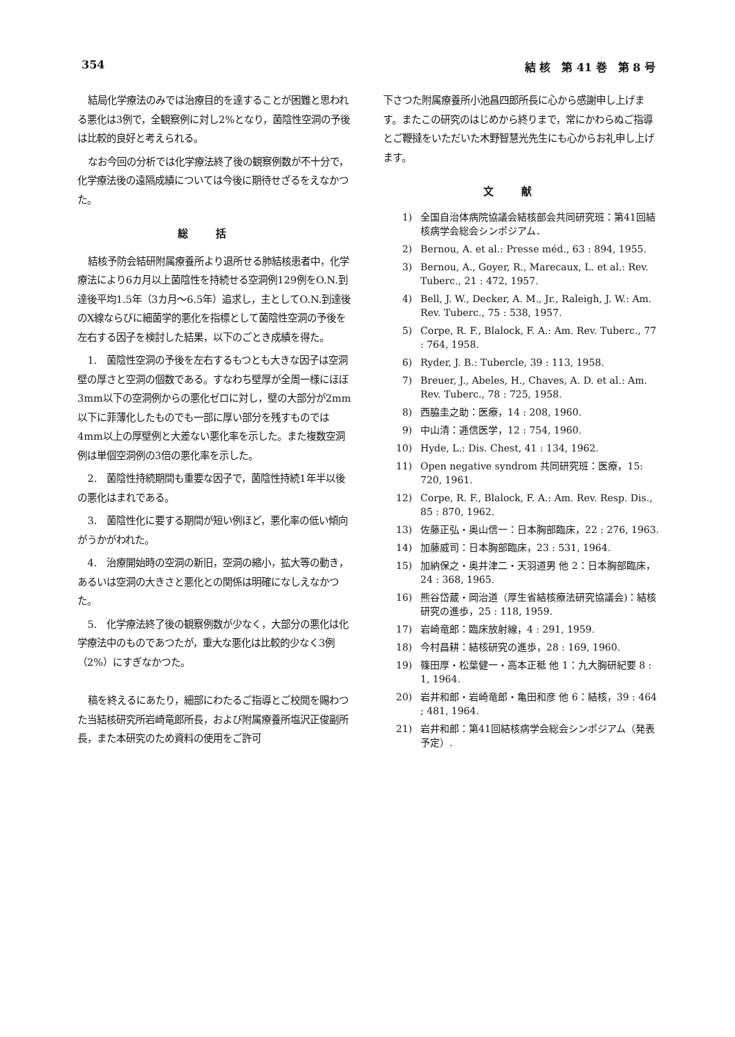354 結 核　第 41 巻　第 8 号
結局化学療法のみでは治療目的を達することが困難と思われる悪化は3例で，全観察例に対し2%となり，菌陰性空洞の予後は比較的良好と考えられる。
なお今回の分析では化学療法終了後の観察例数が不十分で，化学療法後の遠隔成績については今後に期待せざるをえなかつた。
総括
結核予防会結研附属療養所より退所せる肺結核患者中，化学療法により6カ月以上菌陰性を持続せる空洞例129例をO.N.到達後平均1.5年（3カ月～6.5年）追求し，主としてO.N.到達後のX線ならびに細菌学的悪化を指標として菌陰性空洞の予後を左右する因子を検討した結果，以下のごとき成績を得た。
1.　菌陰性空洞の予後を左右するもつとも大きな因子は空洞壁の厚さと空洞の個数である。すなわち壁厚が全周一様にほぼ3mm以下の空洞例からの悪化ゼロに対し，壁の大部分が2mm以下に菲薄化したものでも一部に厚い部分を残すものでは4mm以上の厚壁例と大差ない悪化率を示した。また複数空洞例は単個空洞例の3倍の悪化率を示した。
2.　菌陰性持続期間も重要な因子で，菌陰性持続1年半以後の悪化はまれである。
3.　菌陰性化に要する期間が短い例ほど，悪化率の低い傾向がうかがわれた。
4.　治療開始時の空洞の新旧，空洞の縮小，拡大等の動き，あるいは空洞の大きさと悪化との関係は明確になしえなかつた。
5.　化学療法終了後の観察例数が少なく，大部分の悪化は化学療法中のものであつたが，重大な悪化は比較的少なく3例（2%）にすぎなかつた。
稿を終えるにあたり，細部にわたるご指導とご校閲を賜わつた当結核研究所岩崎竜郎所長，および附属療養所塩沢正俊副所長，また本研究のため資料の使用をご許可
下さつた附属療養所小池昌四郎所長に心から感謝申し上げます。またこの研究のはじめから終りまで，常にかわらぬご指導とご鞭撻をいただいた木野智慧光先生にも心からお礼申し上げます。
文献
1) 全国自治体病院協議会結核部会共同研究班：第41回結核病学会総会シンポジアム．
2) Bernou, A. et al.: Presse méd., 63 : 894, 1955.
3) Bernou, A., Goyer, R., Marecaux, L. et al.: Rev. Tuberc., 21 : 472, 1957.
4) Bell, J. W., Decker, A. M., Jr., Raleigh, J. W.: Am. Rev. Tuberc., 75 : 538, 1957.
5) Corpe, R. F., Blalock, F. A.: Am. Rev. Tuberc., 77 : 764, 1958.
6) Ryder, J. B.: Tubercle, 39 : 113, 1958.
7) Breuer, J., Abeles, H., Chaves, A. D. et al.: Am. Rev. Tuberc., 78 : 725, 1958.
8) 西脇圭之助：医療，14 : 208, 1960.
9) 中山清：逓信医学，12 : 754, 1960.
10) Hyde, L.: Dis. Chest, 41 : 134, 1962.
11) Open negative syndrom 共同研究班：医療，15: 720, 1961.
12) Corpe, R. F., Blalock, F. A.: Am. Rev. Resp. Dis., 85 : 870, 1962.
13) 佐藤正弘・奥山信一：日本胸部臨床，22 : 276, 1963.
14) 加藤威司：日本胸部臨床，23 : 531, 1964.
15) 加納保之・奥井津二・天羽道男 他 2：日本胸部臨床，24 : 368, 1965.
16) 熊谷岱蔵・岡治道（厚生省結核療法研究協議会)：結核研究の進歩，25 : 118, 1959.
17) 岩崎竜郎：臨床放射線，4 : 291, 1959.
18) 今村昌耕：結核研究の進歩，28 : 169, 1960.
19) 篠田厚・松葉健一・高本正秪 他 1：九大胸研紀要 8 : 1, 1964.
20) 岩井和郎・岩崎竜郎・亀田和彦 他 6：結核，39 : 464 ; 481, 1964.
21) 岩井和郎：第41回結核病学会総会シンポジアム（発表予定）.